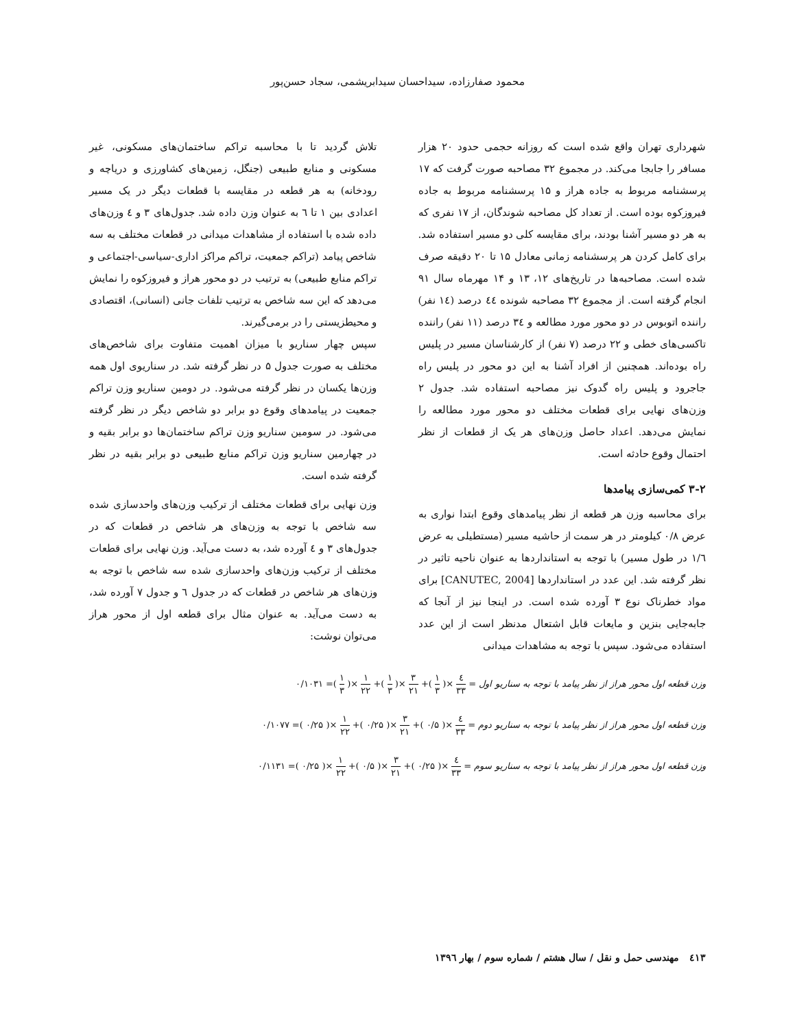محمود صفارزاده، سیداحسان سیدابریشمی، سجاد حسن‌پور
شهرداری تهران واقع شده است که روزانه حجمی حدود ۲۰ هزار مسافر را جابجا می‌کند. در مجموع ۳۲ مصاحبه صورت گرفت که ۱۷ پرسشنامه مربوط به جاده هراز و ۱۵ پرسشنامه مربوط به جاده فیروزکوه بوده است. از تعداد کل مصاحبه شوندگان، از ۱۷ نفری که به هر دو مسیر آشنا بودند، برای مقایسه کلی دو مسیر استفاده شد. برای کامل کردن هر پرسشنامه زمانی معادل ۱۵ تا ۲۰ دقیقه صرف شده است. مصاحبه‌ها در تاریخ‌های ۱۲، ۱۳ و ۱۴ مهرماه سال ۹۱ انجام گرفته است. از مجموع ۳۲ مصاحبه شونده ٤٤ درصد (۱٤ نفر) راننده اتوبوس در دو محور مورد مطالعه و ۳٤ درصد (۱۱ نفر) راننده تاکسی‌های خطی و ۲۲ درصد (۷ نفر) از کارشناسان مسیر در پلیس راه بوده‌اند. همچنین از افراد آشنا به این دو محور در پلیس راه جاجرود و پلیس راه گدوک نیز مصاحبه استفاده شد. جدول ۲ وزن‌های نهایی برای قطعات مختلف دو محور مورد مطالعه را نمایش می‌دهد. اعداد حاصل وزن‌های هر یک از قطعات از نظر احتمال وقوع حادثه است.
۳-۲ کمی‌سازی پیامدها
برای محاسبه وزن هر قطعه از نظر پیامدهای وقوع ابتدا نواری به عرض ۰/۸ کیلومتر در هر سمت از حاشیه مسیر (مستطیلی به عرض ۱/٦ در طول مسیر) با توجه به استانداردها به عنوان ناحیه تاثیر در نظر گرفته شد. این عدد در استانداردها [CANUTEC, 2004] برای مواد خطرناک نوع ۳ آورده شده است. در اینجا نیز از آنجا که جابه‌جایی بنزین و مایعات قابل اشتعال مدنظر است از این عدد استفاده می‌شود. سپس با توجه به مشاهدات میدانی
تلاش گردید تا با محاسبه تراکم ساختمان‌های مسکونی، غیر مسکونی و منابع طبیعی (جنگل، زمین‌های کشاورزی و دریاچه و رودخانه) به هر قطعه در مقایسه با قطعات دیگر در یک مسیر اعدادی بین ۱ تا ٦ به عنوان وزن داده شد. جدول‌های ۳ و ٤ وزن‌های داده شده با استفاده از مشاهدات میدانی در قطعات مختلف به سه شاخص پیامد (تراکم جمعیت، تراکم مراکز اداری-سیاسی-اجتماعی و تراکم منابع طبیعی) به ترتیب در دو محور هراز و فیروزکوه را نمایش می‌دهد که این سه شاخص به ترتیب تلفات جانی (انسانی)، اقتصادی و محیطزیستی را در برمی‌گیرند.
سپس چهار سناریو با میزان اهمیت متفاوت برای شاخص‌های مختلف به صورت جدول ۵ در نظر گرفته شد. در سناریوی اول همه وزن‌ها یکسان در نظر گرفته می‌شود. در دومین سناریو وزن تراکم جمعیت در پیامدهای وقوع دو برابر دو شاخص دیگر در نظر گرفته می‌شود. در سومین سناریو وزن تراکم ساختمان‌ها دو برابر بقیه و در چهارمین سناریو وزن تراکم منابع طبیعی دو برابر بقیه در نظر گرفته شده است.
وزن نهایی برای قطعات مختلف از ترکیب وزن‌های واحدسازی شده سه شاخص با توجه به وزن‌های هر شاخص در قطعات که در جدول‌های ۳ و ٤ آورده شد، به دست می‌آید. وزن نهایی برای قطعات مختلف از ترکیب وزن‌های واحدسازی شده سه شاخص با توجه به وزن‌های هر شاخص در قطعات که در جدول ٦ و جدول ۷ آورده شد، به دست می‌آید. به عنوان مثال برای قطعه اول از محور هراز می‌توان نوشت:
وزن قطعه اول محور هراز از نظر پیامد با توجه به سناریو اول = ٤ ۳۳ ×( ۱ ۳ )+ ۳ ۲۱ ×( ۱ ۳ )+ ۱ ۲۲ ×( ۱ ۳ )= ۰/۱۰۳۱
وزن قطعه اول محور هراز از نظر پیامد با توجه به سناریو دوم = ٤ ۳۳ ×( ۰/۵ )+ ۳ ۲۱ ×( ۰/۲۵ )+ ۱ ۲۲ ×( ۰/۲۵ )= ۰/۱۰۷۷
وزن قطعه اول محور هراز از نظر پیامد با توجه به سناریو سوم = ٤ ۳۳ ×( ۰/۲۵ )+ ۳ ۲۱ ×( ۰/۵ )+ ۱ ۲۲ ×( ۰/۲۵ )= ۰/۱۱۳۱
٤۱۳ مهندسی حمل و نقل / سال هشتم / شماره سوم / بهار ۱۳۹٦